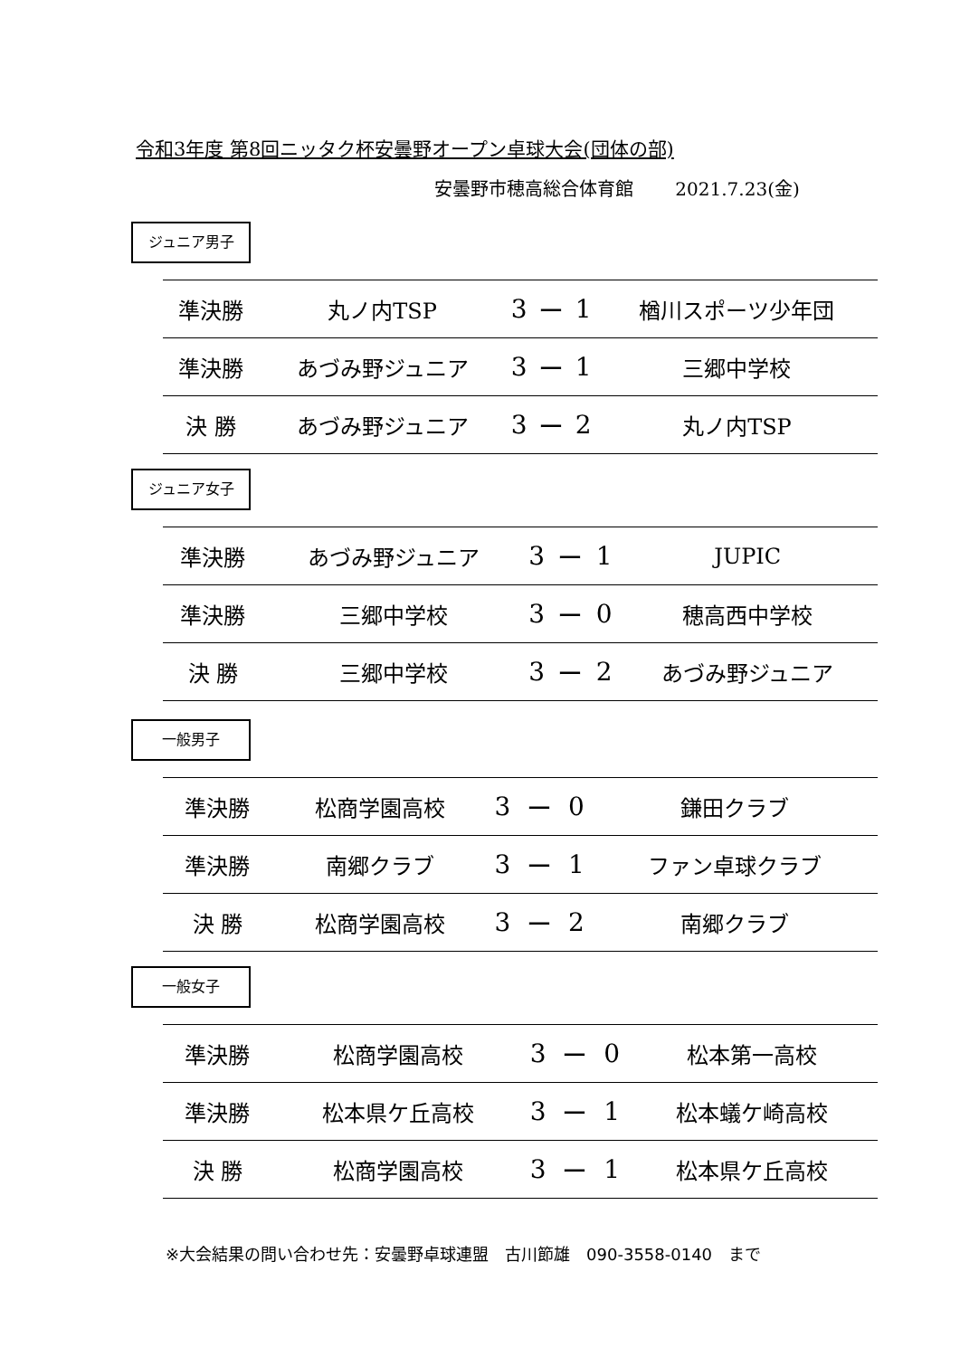令和3年度 第8回ニッタク杯安曇野オープン卓球大会(団体の部)
安曇野市穂高総合体育館　　 2021.7.23(金)
ジュニア男子
| 準決勝 | 丸ノ内TSP | 3 | ー | 1 | 楢川スポーツ少年団 |
| 準決勝 | あづみ野ジュニア | 3 | ー | 1 | 三郷中学校 |
| 決 勝 | あづみ野ジュニア | 3 | ー | 2 | 丸ノ内TSP |
ジュニア女子
| 準決勝 | あづみ野ジュニア | 3 | ー | 1 | JUPIC |
| 準決勝 | 三郷中学校 | 3 | ー | 0 | 穂高西中学校 |
| 決 勝 | 三郷中学校 | 3 | ー | 2 | あづみ野ジュニア |
一般男子
| 準決勝 | 松商学園高校 | 3 | ー | 0 | 鎌田クラブ |
| 準決勝 | 南郷クラブ | 3 | ー | 1 | ファン卓球クラブ |
| 決 勝 | 松商学園高校 | 3 | ー | 2 | 南郷クラブ |
一般女子
| 準決勝 | 松商学園高校 | 3 | ー | 0 | 松本第一高校 |
| 準決勝 | 松本県ケ丘高校 | 3 | ー | 1 | 松本蟻ケ崎高校 |
| 決 勝 | 松商学園高校 | 3 | ー | 1 | 松本県ケ丘高校 |
※大会結果の問い合わせ先：安曇野卓球連盟　古川節雄　090-3558-0140　まで